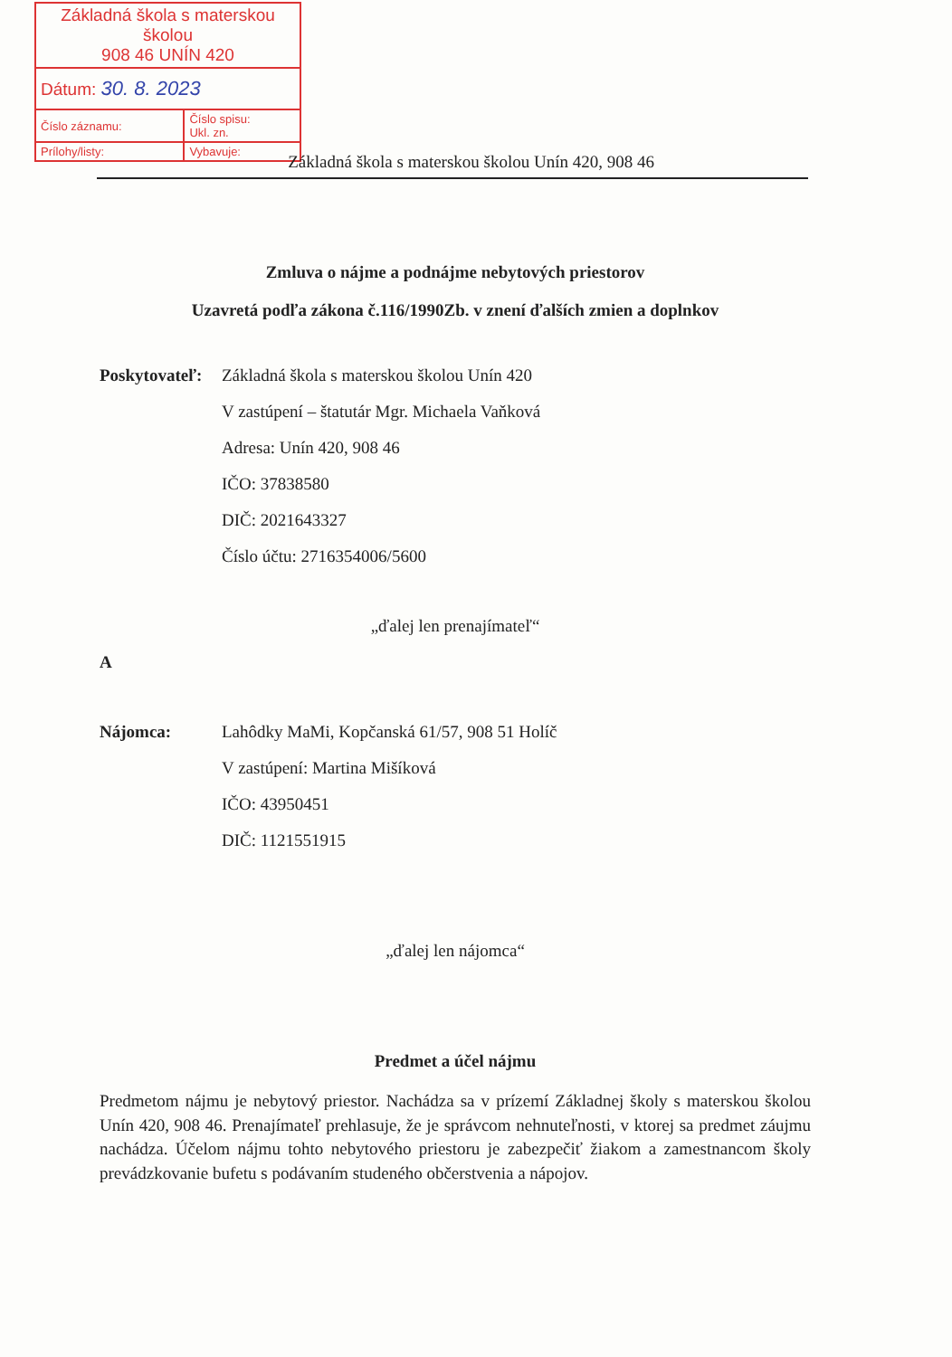| Základná škola s materskou školou 908 46 UNÍN 420 | |
| Dátum: 30. 8. 2023 | |
| Číslo záznamu: | Číslo spisu: Ukl. zn. |
| Prílohy/listy: | Vybavuje: |
Základná škola s materskou školou Unín 420, 908 46
Zmluva o nájme a podnájme nebytových priestorov
Uzavretá podľa zákona č.116/1990Zb. v znení ďalších zmien a doplnkov
Poskytovateľ:
Základná škola s materskou školou Unín 420
V zastúpení – štatutár Mgr. Michaela Vaňková
Adresa: Unín 420, 908 46
IČO: 37838580
DIČ: 2021643327
Číslo účtu: 2716354006/5600
„ďalej len prenajímateľ“
A
Nájomca: Lahôdky MaMi, Kopčanská 61/57, 908 51 Holíč
V zastúpení: Martina Mišíková
IČO: 43950451
DIČ: 1121551915
„ďalej len nájomca“
Predmet a účel nájmu
Predmetom nájmu je nebytový priestor. Nachádza sa v prízemí Základnej školy s materskou školou Unín 420, 908 46. Prenajímateľ prehlasuje, že je správcom nehnuteľnosti, v ktorej sa predmet záujmu nachádza. Účelom nájmu tohto nebytového priestoru je zabezpečiť žiakom a zamestnancom školy prevádzkovanie bufetu s podávaním studeného občerstvenia a nápojov.